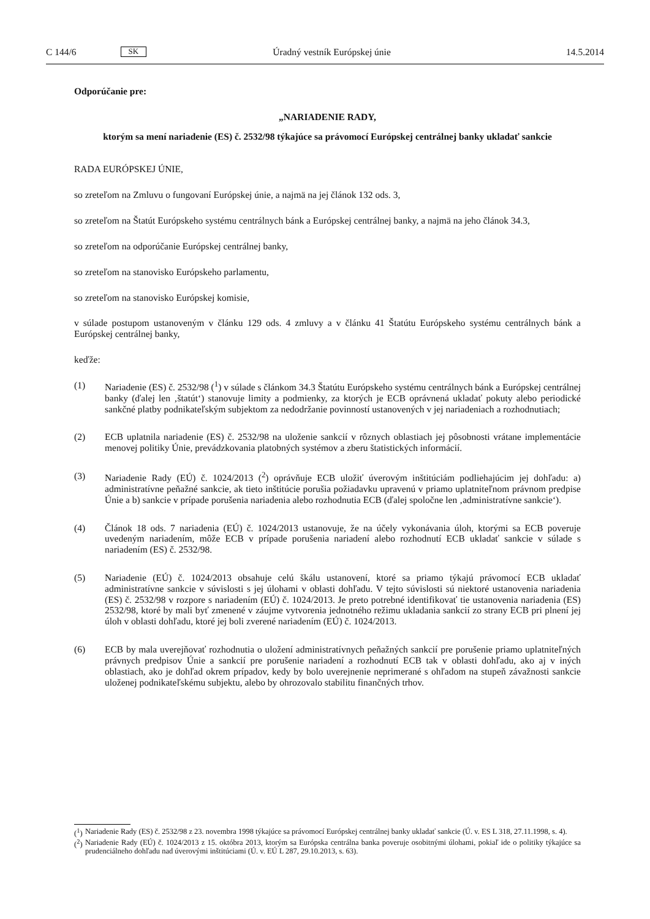C 144/6 SK Úradný vestník Európskej únie 14.5.2014
Odporúčanie pre:
„NARIADENIE RADY,
ktorým sa mení nariadenie (ES) č. 2532/98 týkajúce sa právomocí Európskej centrálnej banky ukladať sankcie
RADA EURÓPSKEJ ÚNIE,
so zreteľom na Zmluvu o fungovaní Európskej únie, a najmä na jej článok 132 ods. 3,
so zreteľom na Štatút Európskeho systému centrálnych bánk a Európskej centrálnej banky, a najmä na jeho článok 34.3,
so zreteľom na odporúčanie Európskej centrálnej banky,
so zreteľom na stanovisko Európskeho parlamentu,
so zreteľom na stanovisko Európskej komisie,
v súlade postupom ustanoveným v článku 129 ods. 4 zmluvy a v článku 41 Štatútu Európskeho systému centrálnych bánk a Európskej centrálnej banky,
keďže:
(1) Nariadenie (ES) č. 2532/98 (<sup>1</sup>) v súlade s článkom 34.3 Štatútu Európskeho systému centrálnych bánk a Európskej centrálnej banky (ďalej len ‚štatút‘) stanovuje limity a podmienky, za ktorých je ECB oprávnená ukladať pokuty alebo periodické sankčné platby podnikateľským subjektom za nedodržanie povinností ustanovených v jej nariadeniach a rozhodnutiach;
(2) ECB uplatnila nariadenie (ES) č. 2532/98 na uloženie sankcií v rôznych oblastiach jej pôsobnosti vrátane implementácie menovej politiky Únie, prevádzkovania platobných systémov a zberu štatistických informácií.
(3) Nariadenie Rady (EÚ) č. 1024/2013 (<sup>2</sup>) oprávňuje ECB uložiť úverovým inštitúciám podliehajúcim jej dohľadu: a) administratívne peňažné sankcie, ak tieto inštitúcie porušia požiadavku upravenú v priamo uplatniteľnom právnom predpise Únie a b) sankcie v prípade porušenia nariadenia alebo rozhodnutia ECB (ďalej spoločne len ‚administratívne sankcie‘).
(4) Článok 18 ods. 7 nariadenia (EÚ) č. 1024/2013 ustanovuje, že na účely vykonávania úloh, ktorými sa ECB poveruje uvedeným nariadením, môže ECB v prípade porušenia nariadení alebo rozhodnutí ECB ukladať sankcie v súlade s nariadením (ES) č. 2532/98.
(5) Nariadenie (EÚ) č. 1024/2013 obsahuje celú škálu ustanovení, ktoré sa priamo týkajú právomocí ECB ukladať administratívne sankcie v súvislosti s jej úlohami v oblasti dohľadu. V tejto súvislosti sú niektoré ustanovenia nariadenia (ES) č. 2532/98 v rozpore s nariadením (EÚ) č. 1024/2013. Je preto potrebné identifikovať tie ustanovenia nariadenia (ES) 2532/98, ktoré by mali byť zmenené v záujme vytvorenia jednotného režimu ukladania sankcií zo strany ECB pri plnení jej úloh v oblasti dohľadu, ktoré jej boli zverené nariadením (EÚ) č. 1024/2013.
(6) ECB by mala uverejňovať rozhodnutia o uložení administratívnych peňažných sankcií pre porušenie priamo uplatniteľných právnych predpisov Únie a sankcií pre porušenie nariadení a rozhodnutí ECB tak v oblasti dohľadu, ako aj v iných oblastiach, ako je dohľad okrem prípadov, kedy by bolo uverejnenie neprimerané s ohľadom na stupeň závažnosti sankcie uloženej podnikateľskému subjektu, alebo by ohrozovalo stabilitu finančných trhov.
(<sup>1</sup>) Nariadenie Rady (ES) č. 2532/98 z 23. novembra 1998 týkajúce sa právomocí Európskej centrálnej banky ukladať sankcie (Ú. v. ES L 318, 27.11.1998, s. 4).
(<sup>2</sup>) Nariadenie Rady (EÚ) č. 1024/2013 z 15. októbra 2013, ktorým sa Európska centrálna banka poveruje osobitnými úlohami, pokiaľ ide o politiky týkajúce sa prudenciálneho dohľadu nad úverovými inštitúciami (Ú. v. EÚ L 287, 29.10.2013, s. 63).